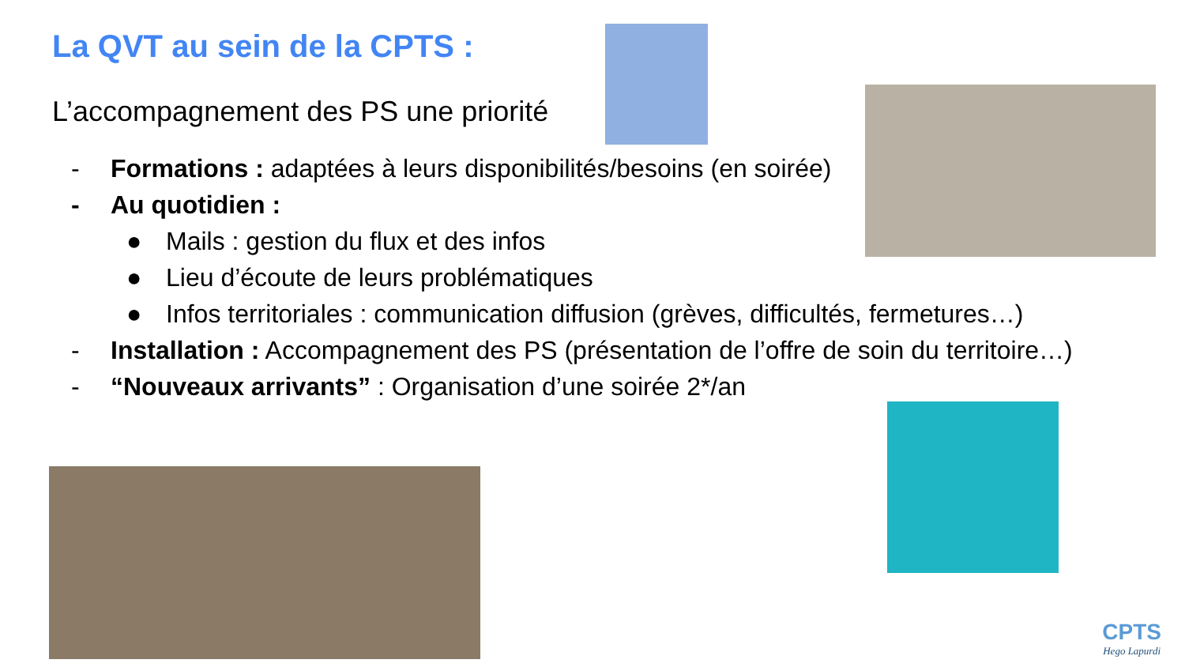La QVT au sein de la CPTS :
L’accompagnement des PS une priorité
- Formations : adaptées à leurs disponibilités/besoins (en soirée)
- Au quotidien :
● Mails : gestion du flux et des infos
● Lieu d’écoute de leurs problématiques
● Infos territoriales : communication diffusion (grèves, difficultés, fermetures…)
- Installation : Accompagnement des PS (présentation de l’offre de soin du territoire…)
- “Nouveaux arrivants” : Organisation d’une soirée 2*/an
CPTS
Hego Lapurdi